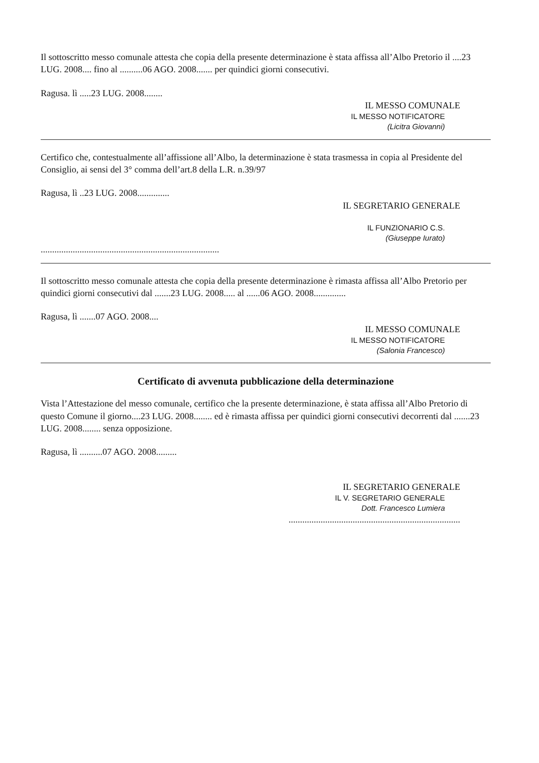Il sottoscritto messo comunale attesta che copia della presente determinazione è stata affissa all’Albo Pretorio il ....23 LUG. 2008.... fino al ..........06 AGO. 2008....... per quindici giorni consecutivi.
Ragusa. lì .....23 LUG. 2008........
IL MESSO COMUNALE
IL MESSO NOTIFICATORE
(Licitra Giovanni)
Certifico che, contestualmente all’affissione all’Albo, la determinazione è stata trasmessa in copia al Presidente del Consiglio, ai sensi del 3° comma dell’art.8 della L.R. n.39/97
Ragusa, lì ..23 LUG. 2008..............
IL SEGRETARIO GENERALE
IL FUNZIONARIO C.S.
(Giuseppe Iurato)
..............................................................................
Il sottoscritto messo comunale attesta che copia della presente determinazione è rimasta affissa all’Albo Pretorio per quindici giorni consecutivi dal .......23 LUG. 2008..... al ......06 AGO. 2008..............
Ragusa, lì .......07 AGO. 2008....
IL MESSO COMUNALE
IL MESSO NOTIFICATORE
(Salonia Francesco)
Certificato di avvenuta pubblicazione della determinazione
Vista l’Attestazione del messo comunale, certifico che la presente determinazione, è stata affissa all’Albo Pretorio di questo Comune il giorno....23 LUG. 2008........ ed è rimasta affissa per quindici giorni consecutivi decorrenti dal .......23 LUG. 2008........ senza opposizione.
Ragusa, lì ..........07 AGO. 2008.........
IL SEGRETARIO GENERALE
IL V. SEGRETARIO GENERALE
Dott. Francesco Lumiera
...........................................................................